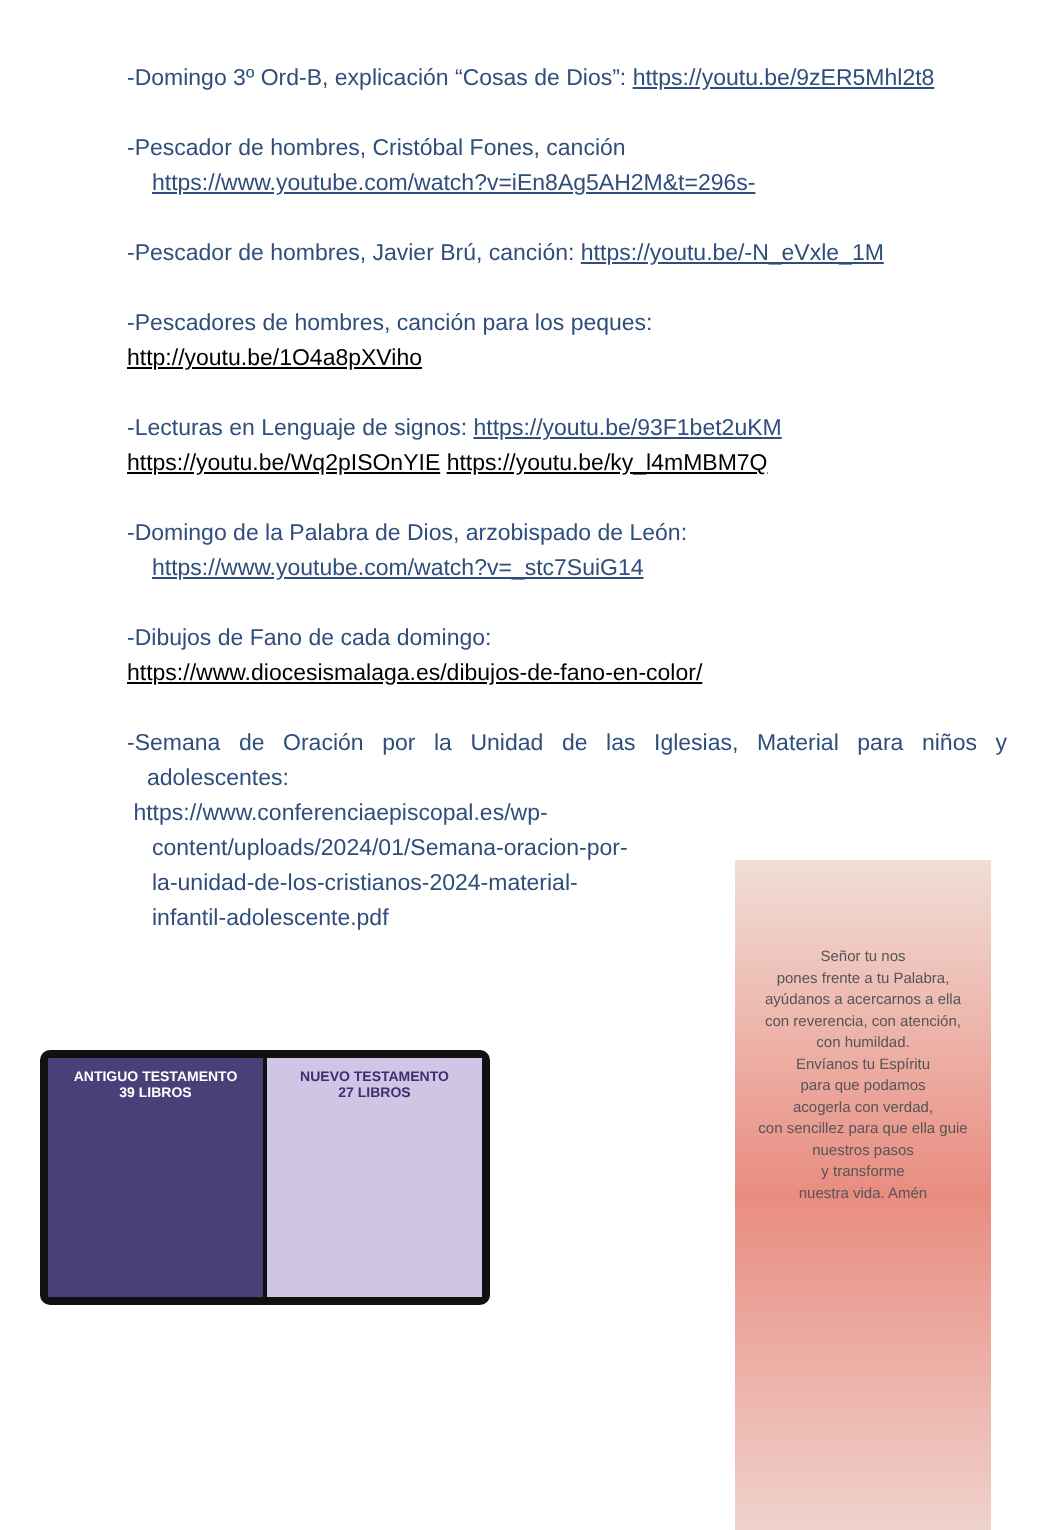-Domingo 3º Ord-B, explicación “Cosas de Dios”: https://youtu.be/9zER5Mhl2t8
-Pescador de hombres, Cristóbal Fones, canción
https://www.youtube.com/watch?v=iEn8Ag5AH2M&t=296s-
-Pescador de hombres, Javier Brú, canción: https://youtu.be/-N_eVxle_1M
-Pescadores de hombres, canción para los peques:
http://youtu.be/1O4a8pXViho
-Lecturas en Lenguaje de signos: https://youtu.be/93F1bet2uKM
https://youtu.be/Wq2pISOnYIE https://youtu.be/ky_l4mMBM7Q
-Domingo de la Palabra de Dios, arzobispado de León:
https://www.youtube.com/watch?v=_stc7SuiG14
-Dibujos de Fano de cada domingo:
https://www.diocesismalaga.es/dibujos-de-fano-en-color/
-Semana de Oración por la Unidad de las Iglesias, Material para niños y adolescentes:
https://www.conferenciaepiscopal.es/wp-
content/uploads/2024/01/Semana-oracion-por-
la-unidad-de-los-cristianos-2024-material-
infantil-adolescente.pdf
ANTIGUO TESTAMENTO
39 LIBROS
NUEVO TESTAMENTO
27 LIBROS
Señor tu nos
pones frente a tu Palabra,
ayúdanos a acercarnos a ella
con reverencia, con atención,
con humildad.
Envíanos tu Espíritu
para que podamos
acogerla con verdad,
con sencillez para que ella guie
nuestros pasos
y transforme
nuestra vida. Amén